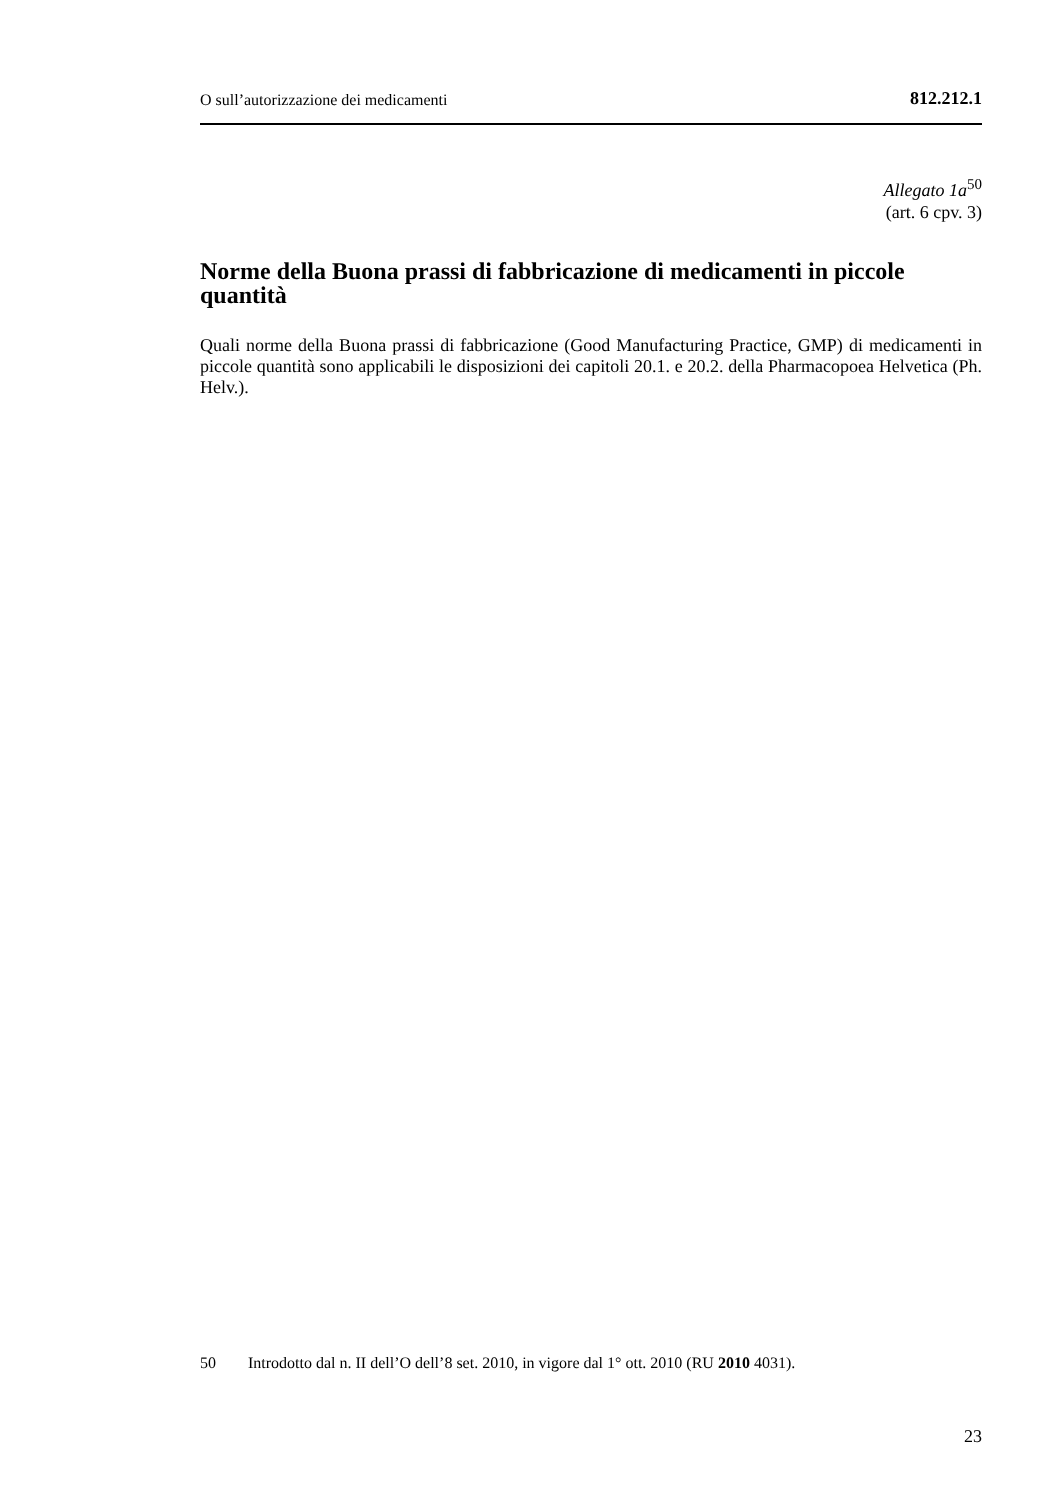O sull’autorizzazione dei medicamenti 812.212.1
Allegato 1a<sup>50</sup>
(art. 6 cpv. 3)
Norme della Buona prassi di fabbricazione di medicamenti in piccole quantità
Quali norme della Buona prassi di fabbricazione (Good Manufacturing Practice, GMP) di medicamenti in piccole quantità sono applicabili le disposizioni dei capitoli 20.1. e 20.2. della Pharmacopoea Helvetica (Ph. Helv.).
50 Introdotto dal n. II dell’O dell’8 set. 2010, in vigore dal 1° ott. 2010 (RU 2010 4031).
23